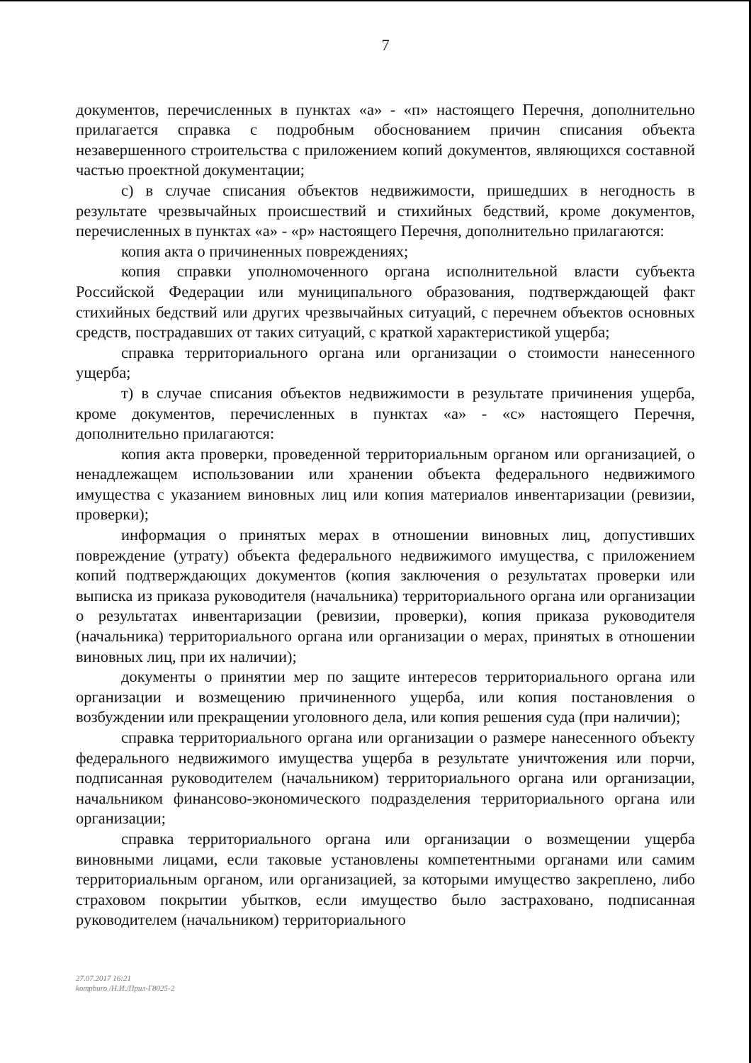7
документов, перечисленных в пунктах «а» - «п» настоящего Перечня, дополнительно прилагается справка с подробным обоснованием причин списания объекта незавершенного строительства с приложением копий документов, являющихся составной частью проектной документации;
с) в случае списания объектов недвижимости, пришедших в негодность в результате чрезвычайных происшествий и стихийных бедствий, кроме документов, перечисленных в пунктах «а» - «р» настоящего Перечня, дополнительно прилагаются:
копия акта о причиненных повреждениях;
копия справки уполномоченного органа исполнительной власти субъекта Российской Федерации или муниципального образования, подтверждающей факт стихийных бедствий или других чрезвычайных ситуаций, с перечнем объектов основных средств, пострадавших от таких ситуаций, с краткой характеристикой ущерба;
справка территориального органа или организации о стоимости нанесенного ущерба;
т) в случае списания объектов недвижимости в результате причинения ущерба, кроме документов, перечисленных в пунктах «а» - «с» настоящего Перечня, дополнительно прилагаются:
копия акта проверки, проведенной территориальным органом или организацией, о ненадлежащем использовании или хранении объекта федерального недвижимого имущества с указанием виновных лиц или копия материалов инвентаризации (ревизии, проверки);
информация о принятых мерах в отношении виновных лиц, допустивших повреждение (утрату) объекта федерального недвижимого имущества, с приложением копий подтверждающих документов (копия заключения о результатах проверки или выписка из приказа руководителя (начальника) территориального органа или организации о результатах инвентаризации (ревизии, проверки), копия приказа руководителя (начальника) территориального органа или организации о мерах, принятых в отношении виновных лиц, при их наличии);
документы о принятии мер по защите интересов территориального органа или организации и возмещению причиненного ущерба, или копия постановления о возбуждении или прекращении уголовного дела, или копия решения суда (при наличии);
справка территориального органа или организации о размере нанесенного объекту федерального недвижимого имущества ущерба в результате уничтожения или порчи, подписанная руководителем (начальником) территориального органа или организации, начальником финансово-экономического подразделения территориального органа или организации;
справка территориального органа или организации о возмещении ущерба виновными лицами, если таковые установлены компетентными органами или самим территориальным органом, или организацией, за которыми имущество закреплено, либо страховом покрытии убытков, если имущество было застраховано, подписанная руководителем (начальником) территориального
27.07.2017 16:21
kompburo /Н.И./Прил-Г8025-2